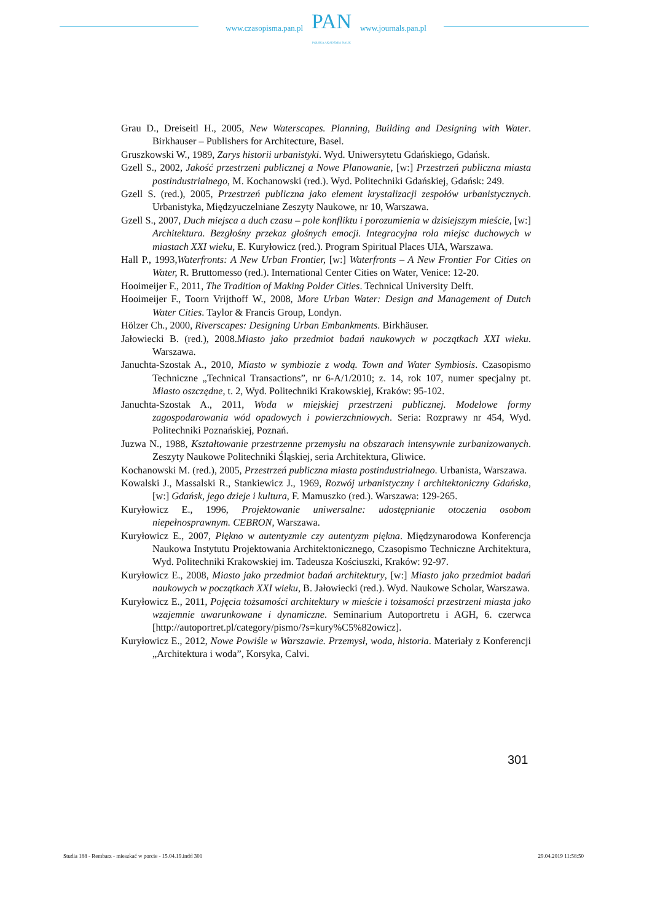www.czasopisma.pan.pl
PAN
POLSKA AKADEMIA NAUK
www.journals.pan.pl
Grau D., Dreiseitl H., 2005, New Waterscapes. Planning, Building and Designing with Water. Birkhauser – Publishers for Architecture, Basel.
Gruszkowski W., 1989, Zarys historii urbanistyki. Wyd. Uniwersytetu Gdańskiego, Gdańsk.
Gzell S., 2002, Jakość przestrzeni publicznej a Nowe Planowanie, [w:] Przestrzeń publiczna miasta postindustrialnego, M. Kochanowski (red.). Wyd. Politechniki Gdańskiej, Gdańsk: 249.
Gzell S. (red.), 2005, Przestrzeń publiczna jako element krystalizacji zespołów urbanistycznych. Urbanistyka, Międzyuczelniane Zeszyty Naukowe, nr 10, Warszawa.
Gzell S., 2007, Duch miejsca a duch czasu – pole konfliktu i porozumienia w dzisiejszym mieście, [w:] Architektura. Bezgłośny przekaz głośnych emocji. Integracyjna rola miejsc duchowych w miastach XXI wieku, E. Kuryłowicz (red.). Program Spiritual Places UIA, Warszawa.
Hall P., 1993,Waterfronts: A New Urban Frontier, [w:] Waterfronts – A New Frontier For Cities on Water, R. Bruttomesso (red.). International Center Cities on Water, Venice: 12-20.
Hooimeijer F., 2011, The Tradition of Making Polder Cities. Technical University Delft.
Hooimeijer F., Toorn Vrijthoff W., 2008, More Urban Water: Design and Management of Dutch Water Cities. Taylor & Francis Group, Londyn.
Hölzer Ch., 2000, Riverscapes: Designing Urban Embankments. Birkhäuser.
Jałowiecki B. (red.), 2008.Miasto jako przedmiot badań naukowych w początkach XXI wieku. Warszawa.
Januchta-Szostak A., 2010, Miasto w symbiozie z wodą. Town and Water Symbiosis. Czasopismo Techniczne „Technical Transactions”, nr 6-A/1/2010; z. 14, rok 107, numer specjalny pt. Miasto oszczędne, t. 2, Wyd. Politechniki Krakowskiej, Kraków: 95-102.
Januchta-Szostak A., 2011, Woda w miejskiej przestrzeni publicznej. Modelowe formy zagospodarowania wód opadowych i powierzchniowych. Seria: Rozprawy nr 454, Wyd. Politechniki Poznańskiej, Poznań.
Juzwa N., 1988, Kształtowanie przestrzenne przemysłu na obszarach intensywnie zurbanizowanych. Zeszyty Naukowe Politechniki Śląskiej, seria Architektura, Gliwice.
Kochanowski M. (red.), 2005, Przestrzeń publiczna miasta postindustrialnego. Urbanista, Warszawa.
Kowalski J., Massalski R., Stankiewicz J., 1969, Rozwój urbanistyczny i architektoniczny Gdańska, [w:] Gdańsk, jego dzieje i kultura, F. Mamuszko (red.). Warszawa: 129-265.
Kuryłowicz E., 1996, Projektowanie uniwersalne: udostępnianie otoczenia osobom niepełnosprawnym. CEBRON, Warszawa.
Kuryłowicz E., 2007, Piękno w autentyzmie czy autentyzm piękna. Międzynarodowa Konferencja Naukowa Instytutu Projektowania Architektonicznego, Czasopismo Techniczne Architektura, Wyd. Politechniki Krakowskiej im. Tadeusza Kościuszki, Kraków: 92-97.
Kuryłowicz E., 2008, Miasto jako przedmiot badań architektury, [w:] Miasto jako przedmiot badań naukowych w początkach XXI wieku, B. Jałowiecki (red.). Wyd. Naukowe Scholar, Warszawa.
Kuryłowicz E., 2011, Pojęcia tożsamości architektury w mieście i tożsamości przestrzeni miasta jako wzajemnie uwarunkowane i dynamiczne. Seminarium Autoportretu i AGH, 6. czerwca [http://autoportret.pl/category/pismo/?s=kury%C5%82owicz].
Kuryłowicz E., 2012, Nowe Powiśle w Warszawie. Przemysł, woda, historia. Materiały z Konferencji „Architektura i woda”, Korsyka, Calvi.
301
Studia 188 - Rembarz - mieszkać w porcie - 15.04.19.indd 301 29.04.2019 11:58:50